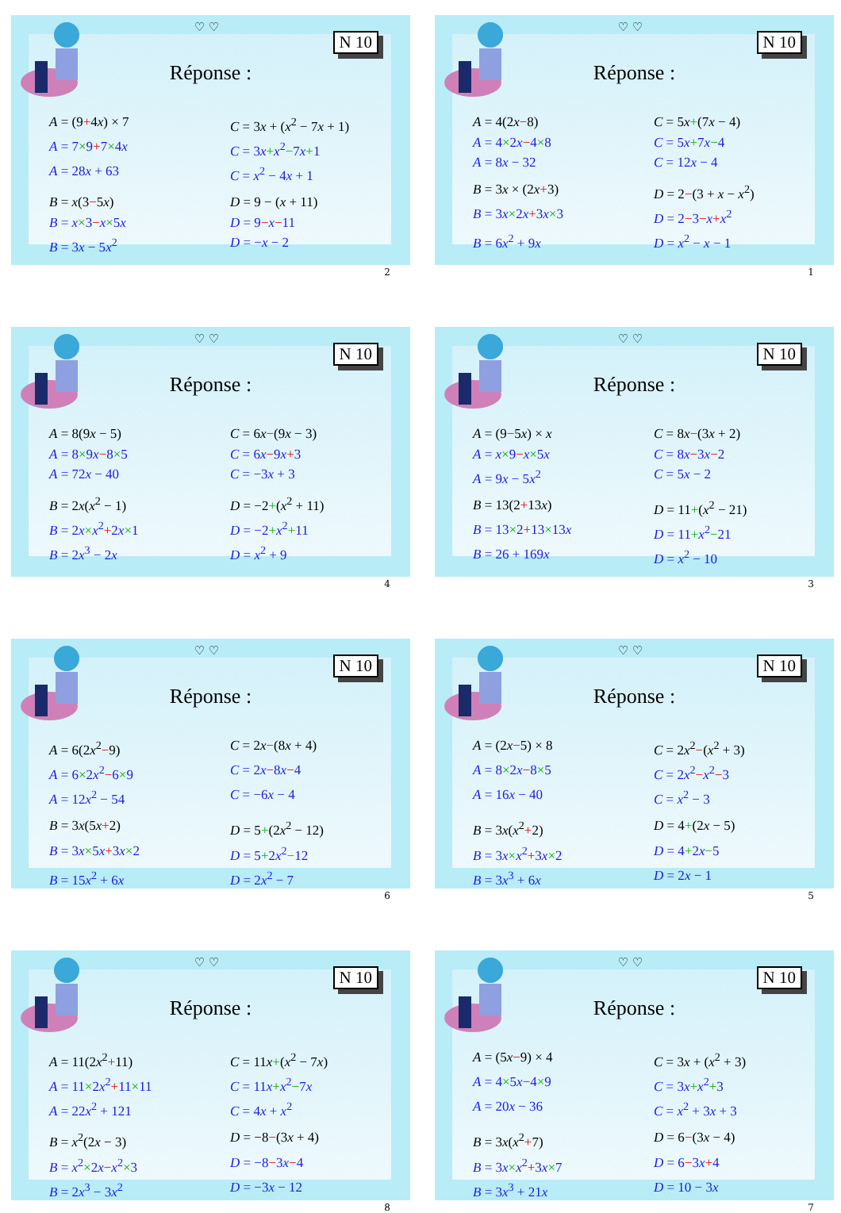♡ ♡
N 10
Réponse :
A = (9+4x) × 7
C = 3x + (x<sup>2</sup> − 7x + 1)
A = 7×9+7×4x
C = 3x+x<sup>2</sup>−7x+1
A = 28x + 63
C = x<sup>2</sup> − 4x + 1
B = x(3−5x)
D = 9 − (x + 11)
B = x×3−x×5x
D = 9−x−11
B = 3x − 5x<sup>2</sup>
D = −x − 2
2
♡ ♡
N 10
Réponse :
A = 4(2x−8)
C = 5x+(7x − 4)
A = 4×2x−4×8
C = 5x+7x−4
A = 8x − 32
C = 12x − 4
B = 3x × (2x+3)
D = 2−(3 + x − x<sup>2</sup>)
B = 3x×2x+3x×3
D = 2−3−x+x<sup>2</sup>
B = 6x<sup>2</sup> + 9x
D = x<sup>2</sup> − x − 1
1
♡ ♡
N 10
Réponse :
A = 8(9x − 5)
C = 6x−(9x − 3)
A = 8×9x−8×5
C = 6x−9x+3
A = 72x − 40
C = −3x + 3
B = 2x(x<sup>2</sup> − 1)
D = −2+(x<sup>2</sup> + 11)
B = 2x×x<sup>2</sup>+2x×1
D = −2+x<sup>2</sup>+11
B = 2x<sup>3</sup> − 2x
D = x<sup>2</sup> + 9
4
♡ ♡
N 10
Réponse :
A = (9−5x) × x
C = 8x−(3x + 2)
A = x×9−x×5x
C = 8x−3x−2
A = 9x − 5x<sup>2</sup>
C = 5x − 2
B = 13(2+13x)
D = 11+(x<sup>2</sup> − 21)
B = 13×2+13×13x
D = 11+x<sup>2</sup>−21
B = 26 + 169x
D = x<sup>2</sup> − 10
3
♡ ♡
N 10
Réponse :
A = 6(2x<sup>2</sup>−9)
C = 2x−(8x + 4)
A = 6×2x<sup>2</sup>−6×9
C = 2x−8x−4
A = 12x<sup>2</sup> − 54
C = −6x − 4
B = 3x(5x+2)
D = 5+(2x<sup>2</sup> − 12)
B = 3x×5x+3x×2
D = 5+2x<sup>2</sup>−12
B = 15x<sup>2</sup> + 6x
D = 2x<sup>2</sup> − 7
6
♡ ♡
N 10
Réponse :
A = (2x−5) × 8
C = 2x<sup>2</sup>−(x<sup>2</sup> + 3)
A = 8×2x−8×5
C = 2x<sup>2</sup>−x<sup>2</sup>−3
A = 16x − 40
C = x<sup>2</sup> − 3
B = 3x(x<sup>2</sup>+2)
D = 4+(2x − 5)
B = 3x×x<sup>2</sup>+3x×2
D = 4+2x−5
B = 3x<sup>3</sup> + 6x
D = 2x − 1
5
♡ ♡
N 10
Réponse :
A = 11(2x<sup>2</sup>+11)
C = 11x+(x<sup>2</sup> − 7x)
A = 11×2x<sup>2</sup>+11×11
C = 11x+x<sup>2</sup>−7x
A = 22x<sup>2</sup> + 121
C = 4x + x<sup>2</sup>
B = x<sup>2</sup>(2x − 3)
D = −8−(3x + 4)
B = x<sup>2</sup>×2x−x<sup>2</sup>×3
D = −8−3x−4
B = 2x<sup>3</sup> − 3x<sup>2</sup>
D = −3x − 12
8
♡ ♡
N 10
Réponse :
A = (5x−9) × 4
C = 3x + (x<sup>2</sup> + 3)
A = 4×5x−4×9
C = 3x+x<sup>2</sup>+3
A = 20x − 36
C = x<sup>2</sup> + 3x + 3
B = 3x(x<sup>2</sup>+7)
D = 6−(3x − 4)
B = 3x×x<sup>2</sup>+3x×7
D = 6−3x+4
B = 3x<sup>3</sup> + 21x
D = 10 − 3x
7